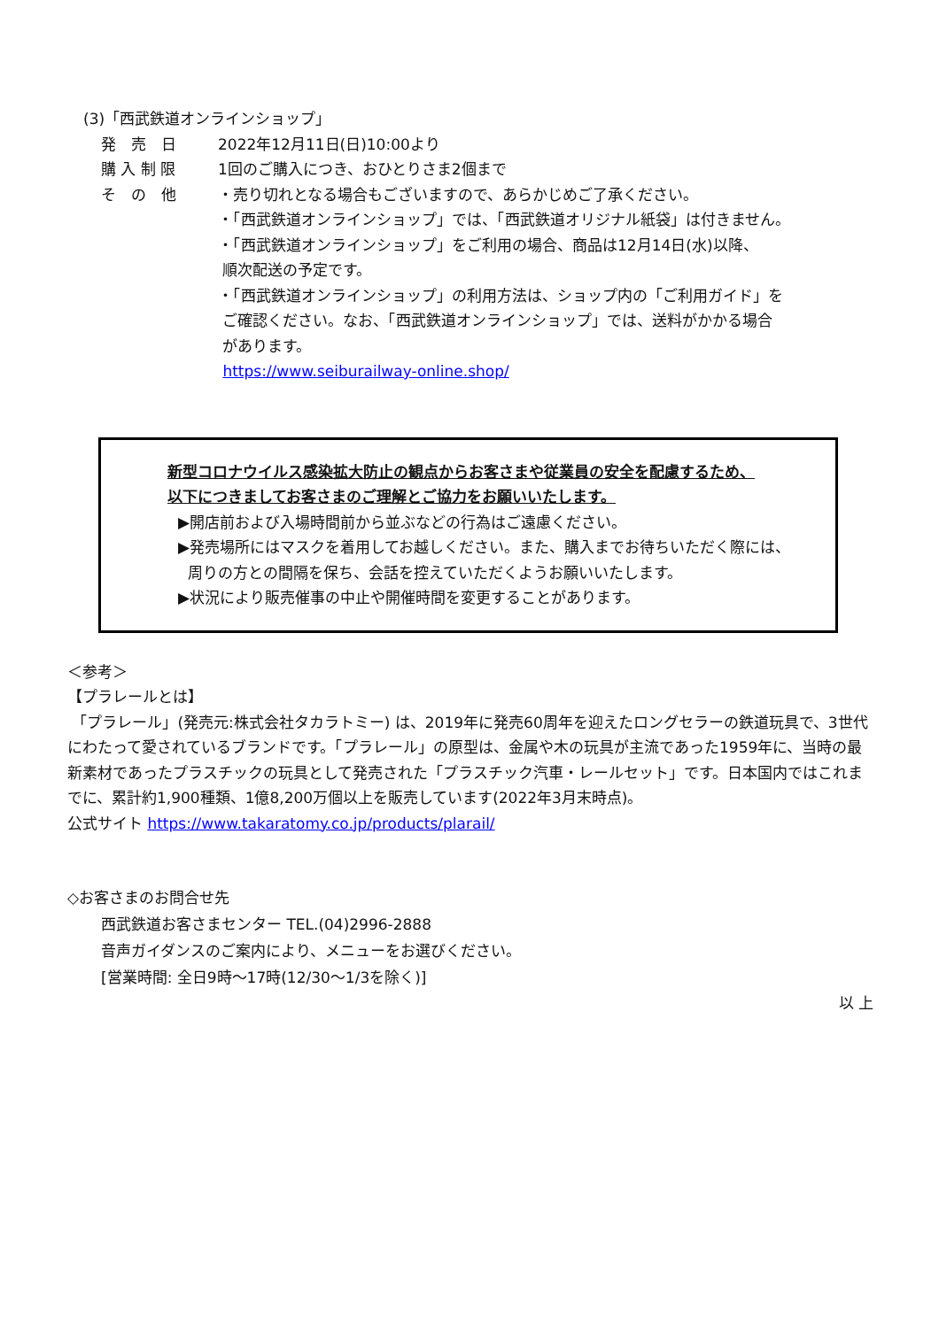(3)「西武鉄道オンラインショップ」
発　売　日 2022年12月11日(日)10:00より
購 入 制 限 1回のご購入につき、おひとりさま2個まで
そ　の　他 ・売り切れとなる場合もございますので、あらかじめご了承ください。
・「西武鉄道オンラインショップ」では、「西武鉄道オリジナル紙袋」は付きません。
・「西武鉄道オンラインショップ」をご利用の場合、商品は12月14日(水)以降、
順次配送の予定です。
・「西武鉄道オンラインショップ」の利用方法は、ショップ内の「ご利用ガイド」を
ご確認ください。なお、「西武鉄道オンラインショップ」では、送料がかかる場合
があります。
https://www.seiburailway-online.shop/
新型コロナウイルス感染拡大防止の観点からお客さまや従業員の安全を配慮するため、
以下につきましてお客さまのご理解とご協力をお願いいたします。
▶開店前および入場時間前から並ぶなどの行為はご遠慮ください。
▶発売場所にはマスクを着用してお越しください。また、購入までお待ちいただく際には、
周りの方との間隔を保ち、会話を控えていただくようお願いいたします。
▶状況により販売催事の中止や開催時間を変更することがあります。
＜参考＞
【プラレールとは】
「プラレール」(発売元:株式会社タカラトミー) は、2019年に発売60周年を迎えたロングセラーの鉄道玩具で、3世代にわたって愛されているブランドです。「プラレール」の原型は、金属や木の玩具が主流であった1959年に、当時の最新素材であったプラスチックの玩具として発売された「プラスチック汽車・レールセット」です。日本国内ではこれまでに、累計約1,900種類、1億8,200万個以上を販売しています(2022年3月末時点)。
公式サイト https://www.takaratomy.co.jp/products/plarail/
◇お客さまのお問合せ先
西武鉄道お客さまセンター TEL.(04)2996-2888
音声ガイダンスのご案内により、メニューをお選びください。
[営業時間: 全日9時～17時(12/30～1/3を除く)]
以 上